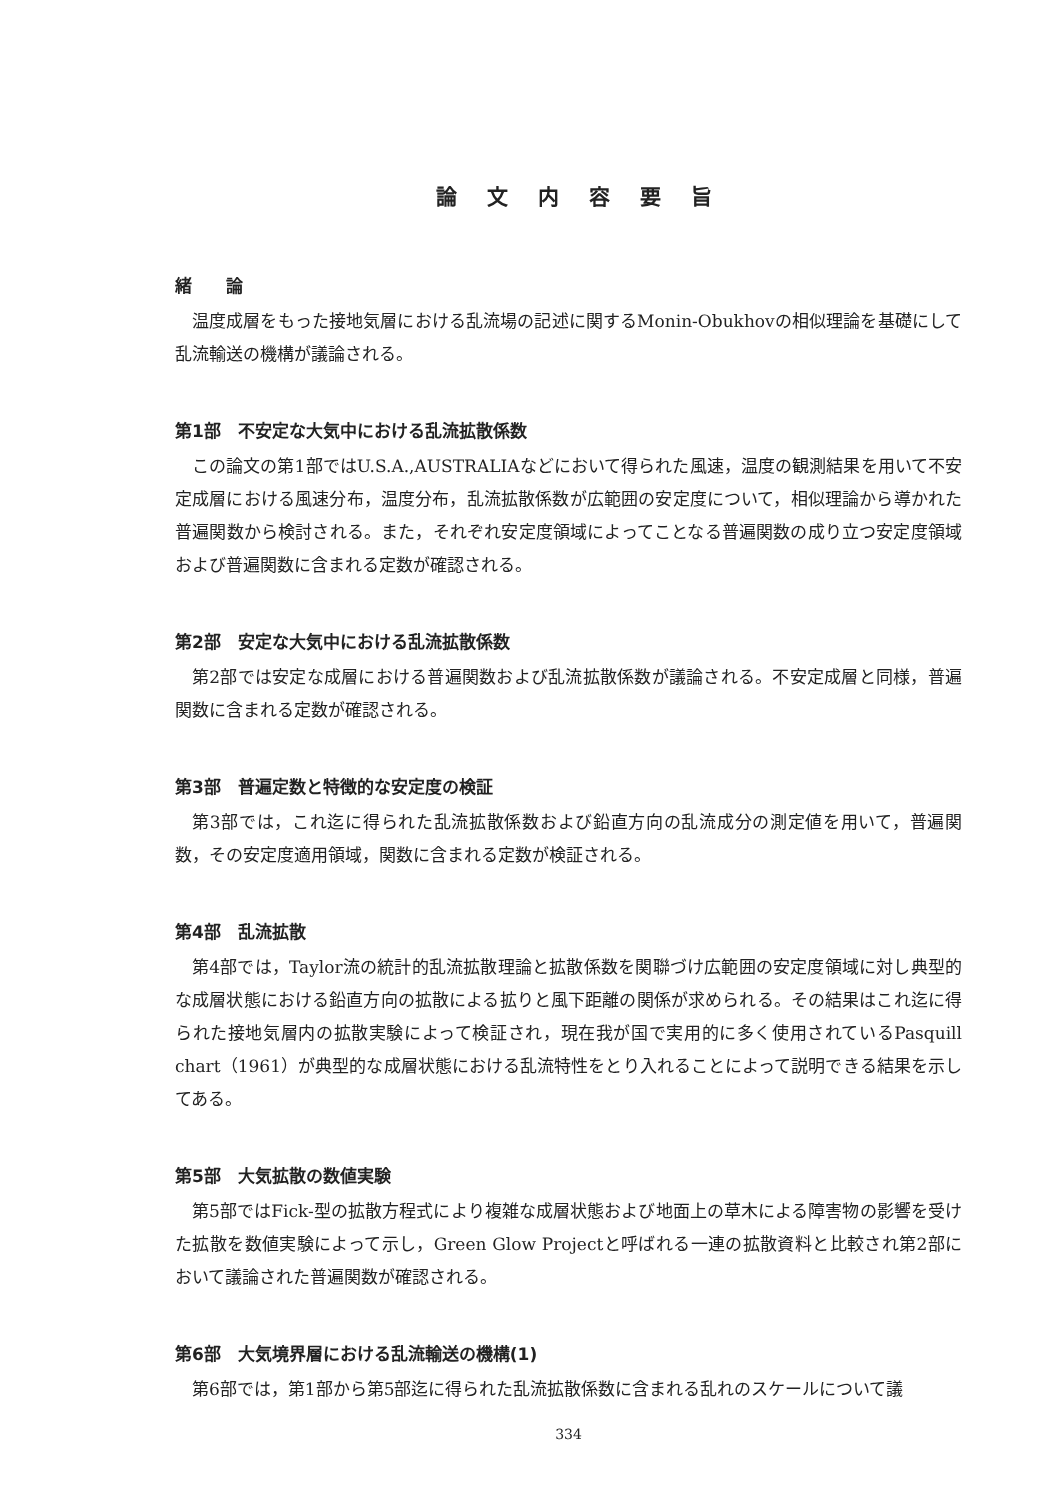論文内容要旨
緒　　論
温度成層をもった接地気層における乱流場の記述に関するMonin-Obukhovの相似理論を基礎にして乱流輸送の機構が議論される。
第1部　不安定な大気中における乱流拡散係数
この論文の第1部ではU.S.A.,AUSTRALIAなどにおいて得られた風速，温度の観測結果を用いて不安定成層における風速分布，温度分布，乱流拡散係数が広範囲の安定度について，相似理論から導かれた普遍関数から検討される。また，それぞれ安定度領域によってことなる普遍関数の成り立つ安定度領域および普遍関数に含まれる定数が確認される。
第2部　安定な大気中における乱流拡散係数
第2部では安定な成層における普遍関数および乱流拡散係数が議論される。不安定成層と同様，普遍関数に含まれる定数が確認される。
第3部　普遍定数と特徴的な安定度の検証
第3部では，これ迄に得られた乱流拡散係数および鉛直方向の乱流成分の測定値を用いて，普遍関数，その安定度適用領域，関数に含まれる定数が検証される。
第4部　乱流拡散
第4部では，Taylor流の統計的乱流拡散理論と拡散係数を関聯づけ広範囲の安定度領域に対し典型的な成層状態における鉛直方向の拡散による拡りと風下距離の関係が求められる。その結果はこれ迄に得られた接地気層内の拡散実験によって検証され，現在我が国で実用的に多く使用されているPasquill chart（1961）が典型的な成層状態における乱流特性をとり入れることによって説明できる結果を示してある。
第5部　大気拡散の数値実験
第5部ではFick-型の拡散方程式により複雑な成層状態および地面上の草木による障害物の影響を受けた拡散を数値実験によって示し，Green Glow Projectと呼ばれる一連の拡散資料と比較され第2部において議論された普遍関数が確認される。
第6部　大気境界層における乱流輸送の機構(1)
第6部では，第1部から第5部迄に得られた乱流拡散係数に含まれる乱れのスケールについて議
334